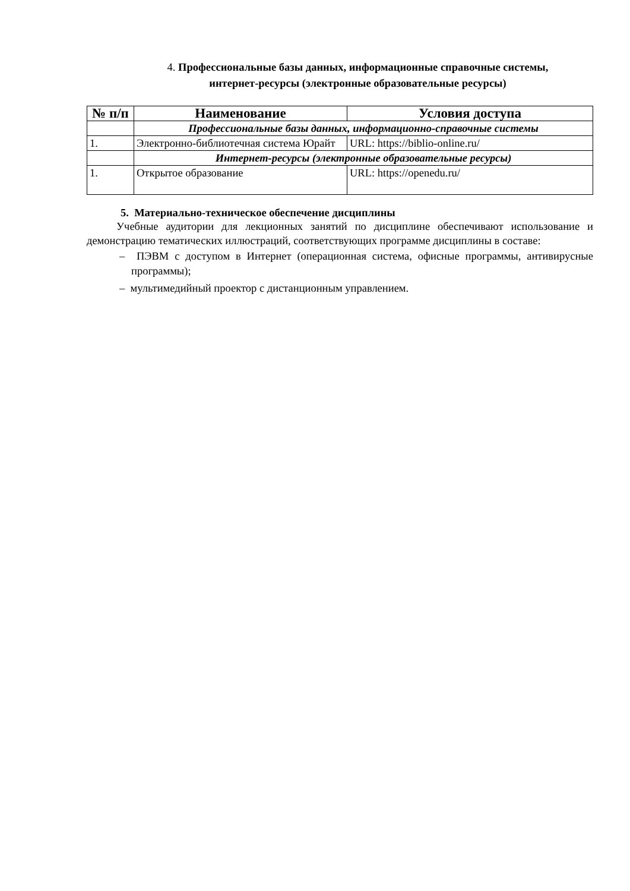4. Профессиональные базы данных, информационные справочные системы,
интернет-ресурсы (электронные образовательные ресурсы)
| № п/п | Наименование | Условия доступа |
| --- | --- | --- |
| | Профессиональные базы данных, информационно-справочные системы | |
| 1. | Электронно-библиотечная система Юрайт | URL: https://biblio-online.ru/ |
| | Интернет-ресурсы (электронные образовательные ресурсы) | |
| 1. | Открытое образование | URL: https://openedu.ru/ |
5. Материально-техническое обеспечение дисциплины
Учебные аудитории для лекционных занятий по дисциплине обеспечивают использование и демонстрацию тематических иллюстраций, соответствующих программе дисциплины в составе:
– ПЭВМ с доступом в Интернет (операционная система, офисные программы, антивирусные программы);
– мультимедийный проектор с дистанционным управлением.